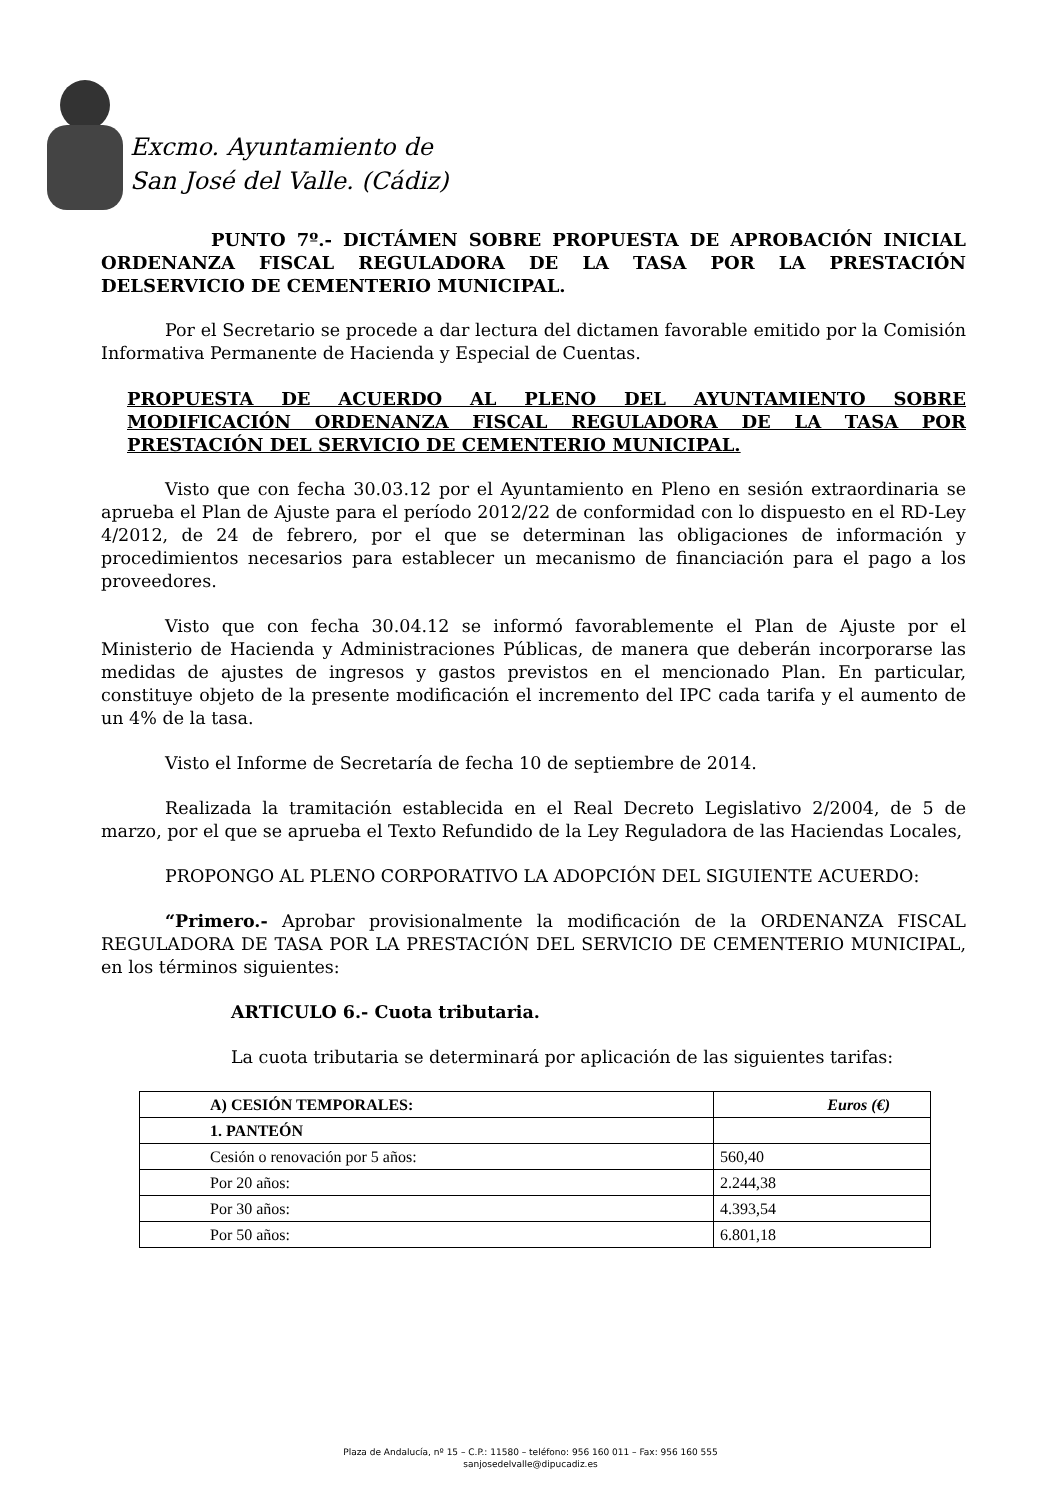Excmo. Ayuntamiento de
San José del Valle. (Cádiz)
PUNTO 7º.- DICTÁMEN SOBRE PROPUESTA DE APROBACIÓN INICIAL ORDENANZA FISCAL REGULADORA DE LA TASA POR LA PRESTACIÓN DELSERVICIO DE CEMENTERIO MUNICIPAL.
Por el Secretario se procede a dar lectura del dictamen favorable emitido por la Comisión Informativa Permanente de Hacienda y Especial de Cuentas.
PROPUESTA DE ACUERDO AL PLENO DEL AYUNTAMIENTO SOBRE MODIFICACIÓN ORDENANZA FISCAL REGULADORA DE LA TASA POR PRESTACIÓN DEL SERVICIO DE CEMENTERIO MUNICIPAL.
Visto que con fecha 30.03.12 por el Ayuntamiento en Pleno en sesión extraordinaria se aprueba el Plan de Ajuste para el período 2012/22 de conformidad con lo dispuesto en el RD-Ley 4/2012, de 24 de febrero, por el que se determinan las obligaciones de información y procedimientos necesarios para establecer un mecanismo de financiación para el pago a los proveedores.
Visto que con fecha 30.04.12 se informó favorablemente el Plan de Ajuste por el Ministerio de Hacienda y Administraciones Públicas, de manera que deberán incorporarse las medidas de ajustes de ingresos y gastos previstos en el mencionado Plan. En particular, constituye objeto de la presente modificación el incremento del IPC cada tarifa y el aumento de un 4% de la tasa.
Visto el Informe de Secretaría de fecha 10 de septiembre de 2014.
Realizada la tramitación establecida en el Real Decreto Legislativo 2/2004, de 5 de marzo, por el que se aprueba el Texto Refundido de la Ley Reguladora de las Haciendas Locales,
PROPONGO AL PLENO CORPORATIVO LA ADOPCIÓN DEL SIGUIENTE ACUERDO:
“Primero.- Aprobar provisionalmente la modificación de la ORDENANZA FISCAL REGULADORA DE TASA POR LA PRESTACIÓN DEL SERVICIO DE CEMENTERIO MUNICIPAL, en los términos siguientes:
ARTICULO 6.- Cuota tributaria.
La cuota tributaria se determinará por aplicación de las siguientes tarifas:
| A) CESIÓN TEMPORALES: | Euros (€) |
| --- | --- |
| 1. PANTEÓN | |
| Cesión o renovación por 5 años: | 560,40 |
| Por 20 años: | 2.244,38 |
| Por 30 años: | 4.393,54 |
| Por 50 años: | 6.801,18 |
Plaza de Andalucía, nº 15 – C.P.: 11580 – teléfono: 956 160 011 – Fax: 956 160 555
sanjosedelvalle@dipucadiz.es